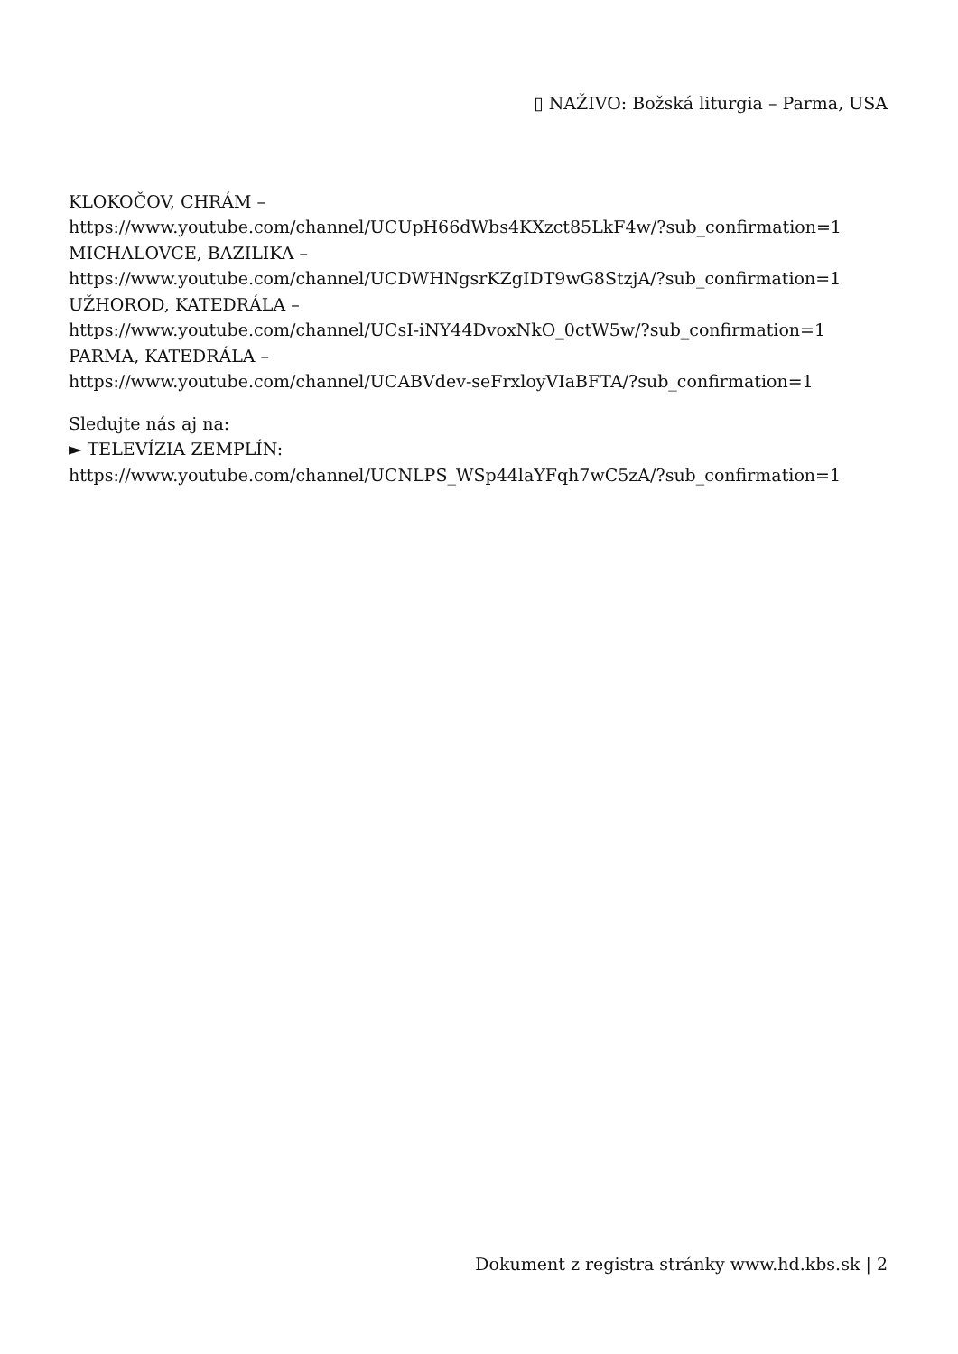▯ NAŽIVO: Božská liturgia – Parma, USA
KLOKOČOV, CHRÁM –
https://www.youtube.com/channel/UCUpH66dWbs4KXzct85LkF4w/?sub_confirmation=1
MICHALOVCE, BAZILIKA –
https://www.youtube.com/channel/UCDWHNgsrKZgIDT9wG8StzjA/?sub_confirmation=1
UŽHOROD, KATEDRÁLA –
https://www.youtube.com/channel/UCsI-iNY44DvoxNkO_0ctW5w/?sub_confirmation=1
PARMA, KATEDRÁLA –
https://www.youtube.com/channel/UCABVdev-seFrxloyVIaBFTA/?sub_confirmation=1
Sledujte nás aj na:
► TELEVÍZIA ZEMPLÍN:
https://www.youtube.com/channel/UCNLPS_WSp44laYFqh7wC5zA/?sub_confirmation=1
Dokument z registra stránky www.hd.kbs.sk | 2